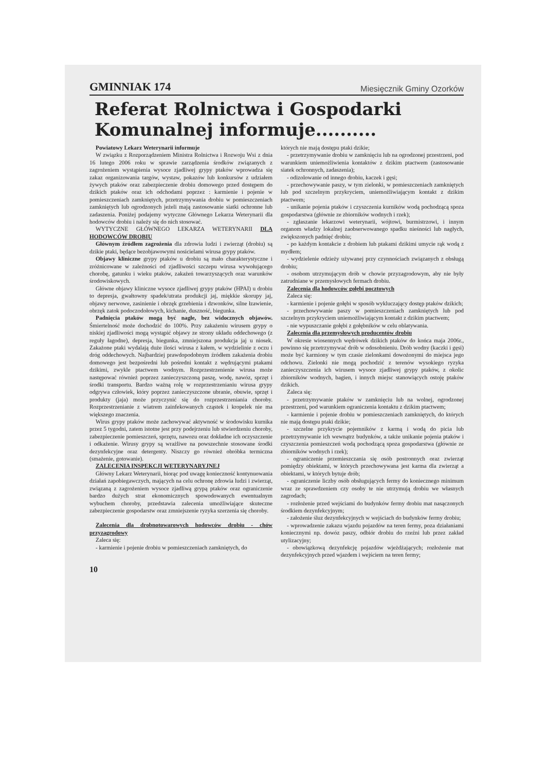GMINNIAK 174 Miesięcznik Gminy Ozorków
Referat Rolnictwa i Gospodarki Komunalnej informuje..........
Powiatowy Lekarz Weterynarii informuje
W związku z Rozporządzeniem Ministra Rolnictwa i Rozwoju Wsi z dnia 16 lutego 2006 roku w sprawie zarządzenia środków związanych z zagrożeniem wystąpienia wysoce zjadliwej grypy ptaków wprowadza się zakaz organizowania targów, wystaw, pokazów lub konkursów z udziałem żywych ptaków oraz zabezpieczenie drobiu domowego przed dostępem do dzikich ptaków oraz ich odchodami poprzez : karmienie i pojenie w pomieszczeniach zamkniętych, przetrzymywania drobiu w pomieszczeniach zamkniętych lub ogrodzonych jeżeli mają zastosowanie siatki ochronne lub zadaszenia. Poniżej podajemy wytyczne Głównego Lekarza Weterynarii dla hodowców drobiu i należy się do nich stosować.
WYTYCZNE GŁÓWNEGO LEKARZA WETERYNARII DLA HODOWCÓW DROBIU
Głównym źródłem zagrożenia dla zdrowia ludzi i zwierząt (drobiu) są dzikie ptaki, będące bezobjawowymi nosicielami wirusa grypy ptaków.
Objawy kliniczne grypy ptaków u drobiu są mało charakterystyczne i zróżnicowane w zależności od zjadliwości szczepu wirusa wywołującego chorobę, gatunku i wieku ptaków, zakażeń towarzyszących oraz warunków środowiskowych.
Główne objawy kliniczne wysoce zjadliwej grypy ptaków (HPAI) u drobiu to depresja, gwałtowny spadek/utrata produkcji jaj, miękkie skorupy jaj, objawy nerwowe, zasinienie i obrzęk grzebienia i dzwonków, silne łzawienie, obrzęk zatok podoczodołowych, kichanie, duszność, biegunka.
Padnięcia ptaków mogą być nagłe, bez widocznych objawów. Śmiertelność może dochodzić do 100%. Przy zakażeniu wirusem grypy o niskiej zjadliwości mogą wystąpić objawy ze strony układu oddechowego (z reguły łagodne), depresja, biegunka, zmniejszona produkcja jaj u niosek. Zakażone ptaki wydalają duże ilości wirusa z kałem, w wydzielinie z oczu i dróg oddechowych. Najbardziej prawdopodobnym źródłem zakażenia drobiu domowego jest bezpośredni lub pośredni kontakt z wędrującymi ptakami dzikimi, zwykle ptactwem wodnym. Rozprzestrzenienie wirusa może następować również poprzez zanieczyszczoną paszę, wodę, nawóz, sprzęt i środki transportu. Bardzo ważną rolę w rozprzestrzenianiu wirusa grypy odgrywa człowiek, który poprzez zanieczyszczone ubranie, obuwie, sprzęt i produkty (jaja) może przyczynić się do rozprzestrzeniania choroby. Rozprzestrzenianie z wiatrem zainfekowanych cząstek i kropelek nie ma większego znaczenia.
Wirus grypy ptaków może zachowywać aktywność w środowisku kurnika przez 5 tygodni, zatem istotne jest przy podejrzeniu lub stwierdzeniu choroby, zabezpieczenie pomieszczeń, sprzętu, nawozu oraz dokładne ich oczyszczenie i odkażenie. Wirusy grypy są wrażliwe na powszechnie stosowane środki dezynfekcyjne oraz detergenty. Niszczy go również obróbka termiczna (smażenie, gotowanie).
ZALECENIA INSPEKCJI WETERYNARYJNEJ
Główny Lekarz Weterynarii, biorąc pod uwagę konieczność kontynuowania działań zapobiegawczych, mających na celu ochronę zdrowia ludzi i zwierząt, związaną z zagrożeniem wysoce zjadliwą grypą ptaków oraz ograniczenie bardzo dużych strat ekonomicznych spowodowanych ewentualnym wybuchem choroby, przedstawia zalecenia umożliwiające skuteczne zabezpieczenie gospodarstw oraz zmniejszenie ryzyka szerzenia się choroby.
Zalecenia dla drobnotowarowych hodowców drobiu - chów przyzagrodowy
Zaleca się:
- karmienie i pojenie drobiu w pomieszczeniach zamkniętych, do
których nie mają dostępu ptaki dzikie;
- przetrzymywanie drobiu w zamknięciu lub na ogrodzonej przestrzeni, pod warunkiem uniemożliwienia kontaktów z dzikim ptactwem (zastosowanie siatek ochronnych, zadaszenia);
- odizolowanie od innego drobiu, kaczek i gęsi;
- przechowywanie paszy, w tym zielonki, w pomieszczeniach zamkniętych lub pod szczelnym przykryciem, uniemożliwiającym kontakt z dzikim ptactwem;
- unikanie pojenia ptaków i czyszczenia kurników wodą pochodzącą spoza gospodarstwa (głównie ze zbiorników wodnych i rzek);
- zgłaszanie lekarzowi weterynarii, wójtowi, burmistrzowi, i innym organom władzy lokalnej zaobserwowanego spadku nieśności lub nagłych, zwiększonych padnięć drobiu;
- po każdym kontakcie z drobiem lub ptakami dzikimi umycie rąk wodą z mydłem;
- wydzielenie odzieży używanej przy czynnościach związanych z obsługą drobiu;
- osobom utrzymującym drób w chowie przyzagrodowym, aby nie były zatrudniane w przemysłowych fermach drobiu.
Zalecenia dla hodowców gołębi pocztowych
Zaleca się:
- karmienie i pojenie gołębi w sposób wykluczający dostęp ptaków dzikich;
- przechowywanie paszy w pomieszczeniach zamkniętych lub pod szczelnym przykryciem uniemożliwiającym kontakt z dzikim ptactwem;
- nie wypuszczanie gołębi z gołębników w celu oblatywania.
Zalecenia dla przemysłowych producentów drobiu
W okresie wiosennych wędrówek dzikich ptaków do końca maja 2006r., powinno się przetrzymywać drób w odosobnieniu. Drób wodny (kaczki i gęsi) może być karmiony w tym czasie zielonkami dowożonymi do miejsca jego odchowu. Zielonki nie mogą pochodzić z terenów wysokiego ryzyka zanieczyszczenia ich wirusem wysoce zjadliwej grypy ptaków, z okolic zbiorników wodnych, bagien, i innych miejsc stanowiących ostoję ptaków dzikich.
Zaleca się:
- przetrzymywanie ptaków w zamknięciu lub na wolnej, ogrodzonej przestrzeni, pod warunkiem ograniczenia kontaktu z dzikim ptactwem;
- karmienie i pojenie drobiu w pomieszczeniach zamkniętych, do których nie mają dostępu ptaki dzikie;
- szczelne przykrycie pojemników z karmą i wodą do picia lub przetrzymywanie ich wewnątrz budynków, a także unikanie pojenia ptaków i czyszczenia pomieszczeń wodą pochodzącą spoza gospodarstwa (głównie ze zbiorników wodnych i rzek);
- ograniczenie przemieszczania się osób postronnych oraz zwierząt pomiędzy obiektami, w których przechowywana jest karma dla zwierząt a obiektami, w których bytuje drób;
- ograniczenie liczby osób obsługujących fermy do koniecznego minimum wraz ze sprawdzeniem czy osoby te nie utrzymują drobiu we własnych zagrodach;
- rozłożenie przed wejściami do budynków fermy drobiu mat nasączonych środkiem dezynfekcyjnym;
- założenie śluz dezynfekcyjnych w wejściach do budynków fermy drobiu;
- wprowadzenie zakazu wjazdu pojazdów na teren fermy, poza działaniami koniecznymi np. dowóz paszy, odbiór drobiu do rzeźni lub przez zakład utylizacyjny;
- obowiązkową dezynfekcję pojazdów wjeżdżających; rozłożenie mat dezynfekcyjnych przed wjazdem i wejściem na teren fermy;
10